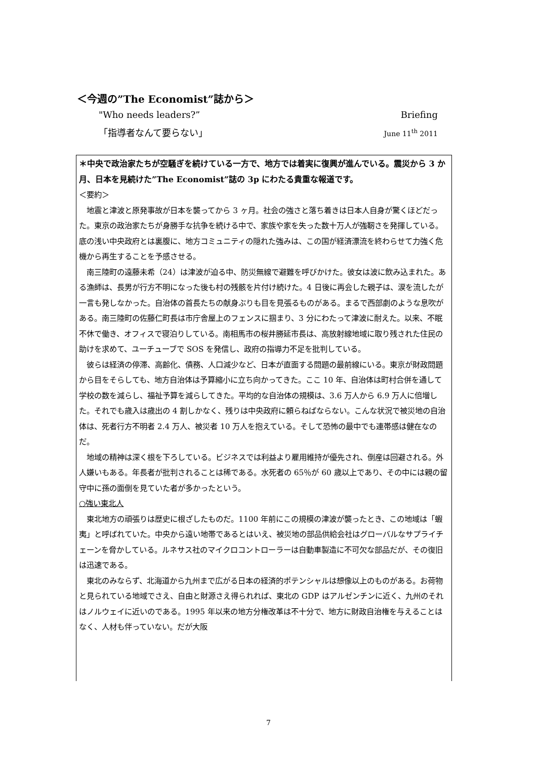＜今週の”The Economist”誌から＞
"Who needs leaders?” Briefing
「指導者なんて要らない」 June 11<sup>th</sup> 2011
＊中央で政治家たちが空騒ぎを続けている一方で、地方では着実に復興が進んでいる。震災から 3 か月、日本を見続けた”The Economist”誌の 3p にわたる貴重な報道です。
＜要約＞
地震と津波と原発事故が日本を襲ってから 3 ヶ月。社会の強さと落ち着きは日本人自身が驚くほどだった。東京の政治家たちが身勝手な抗争を続ける中で、家族や家を失った数十万人が強靭さを発揮している。底の浅い中央政府とは裏腹に、地方コミュニティの隠れた強みは、この国が経済漂流を終わらせて力強く危機から再生することを予感させる。
南三陸町の遠藤未希（24）は津波が迫る中、防災無線で避難を呼びかけた。彼女は波に飲み込まれた。ある漁師は、長男が行方不明になった後も村の残骸を片付け続けた。4 日後に再会した親子は、涙を流したが一言も発しなかった。自治体の首長たちの献身ぶりも目を見張るものがある。まるで西部劇のような息吹がある。南三陸町の佐藤仁町長は市庁舎屋上のフェンスに掴まり、3 分にわたって津波に耐えた。以来、不眠不休で働き、オフィスで寝泊りしている。南相馬市の桜井勝延市長は、高放射線地域に取り残された住民の助けを求めて、ユーチューブで SOS を発信し、政府の指導力不足を批判している。
彼らは経済の停滞、高齢化、債務、人口減少など、日本が直面する問題の最前線にいる。東京が財政問題から目をそらしても、地方自治体は予算縮小に立ち向かってきた。ここ 10 年、自治体は町村合併を通して学校の数を減らし、福祉予算を減らしてきた。平均的な自治体の規模は、3.6 万人から 6.9 万人に倍増した。それでも歳入は歳出の 4 割しかなく、残りは中央政府に頼らねばならない。こんな状況で被災地の自治体は、死者行方不明者 2.4 万人、被災者 10 万人を抱えている。そして恐怖の最中でも連帯感は健在なのだ。
地域の精神は深く根を下ろしている。ビジネスでは利益より雇用維持が優先され、倒産は回避される。外人嫌いもある。年長者が批判されることは稀である。水死者の 65％が 60 歳以上であり、その中には親の留守中に孫の面倒を見ていた者が多かったという。
○強い東北人
東北地方の頑張りは歴史に根ざしたものだ。1100 年前にこの規模の津波が襲ったとき、この地域は「蝦夷」と呼ばれていた。中央から遠い地帯であるとはいえ、被災地の部品供給会社はグローバルなサプライチェーンを脅かしている。ルネサス社のマイクロコントローラーは自動車製造に不可欠な部品だが、その復旧は迅速である。
東北のみならず、北海道から九州まで広がる日本の経済的ポテンシャルは想像以上のものがある。お荷物と見られている地域でさえ、自由と財源さえ得られれば、東北の GDP はアルゼンチンに近く、九州のそれはノルウェイに近いのである。1995 年以来の地方分権改革は不十分で、地方に財政自治権を与えることはなく、人材も伴っていない。だが大阪
7